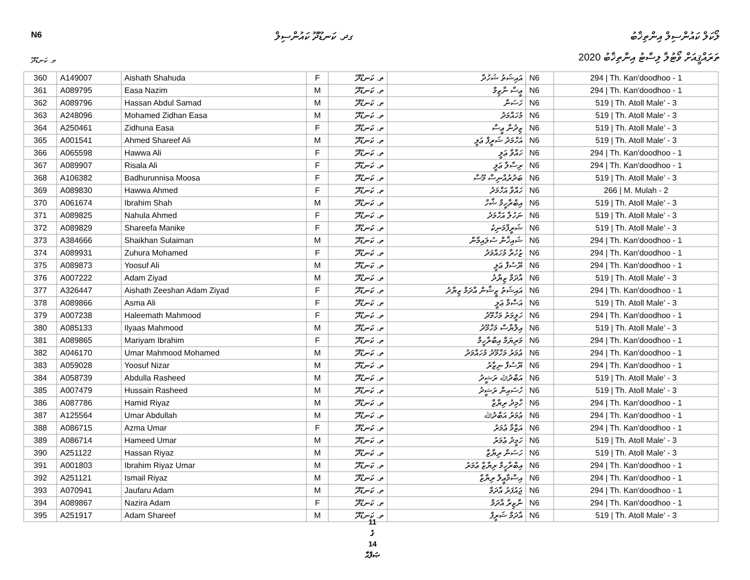N6 ގދ. ކަނޑޫދޫ ކައުންސިލް ލޯކަލް ކައުންސިލް އިންތިޚާބު
ތަރައްޤީއަށް ވޯޓުލާ ލިސްޓު އިންތިޚާބު 2020
ތ. ކަނޑޫދޫ
| 360 | A149007 | Aishath Shahuda | F | ތ. ކަނޑޫދޫ | އައިޝަތު ޝަހުދާ | N6 | 294 / Th. Kan'doodhoo - 1 |
| 361 | A089795 | Easa Nazim | M | ތ. ކަނޑޫދޫ | ޢީސާ ނާޒިމް | N6 | 294 / Th. Kan'doodhoo - 1 |
| 362 | A089796 | Hassan Abdul Samad | M | ތ. ކަނޑޫދޫ | ހަސަން | N6 | 519 / Th. Atoll Male' - 3 |
| 363 | A248096 | Mohamed Zidhan Easa | M | ތ. ކަނޑޫދޫ | މުހައްމަދު | N6 | 519 / Th. Atoll Male' - 3 |
| 364 | A250461 | Zidhuna Easa | F | ތ. ކަނޑޫދޫ | ޒިދުނާ ޢީސާ | N6 | 519 / Th. Atoll Male' - 3 |
| 365 | A001541 | Ahmed Shareef Ali | M | ތ. ކަނޑޫދޫ | އަހްމަދު ޝަރީފް ޢަލީ | N6 | 519 / Th. Atoll Male' - 3 |
| 366 | A065598 | Hawwa Ali | F | ތ. ކަނޑޫދޫ | ހައްވާ ޢަލީ | N6 | 294 / Th. Kan'doodhoo - 1 |
| 367 | A089907 | Risala Ali | F | ތ. ކަނޑޫދޫ | ރިސާލާ ޢަލީ | N6 | 294 / Th. Kan'doodhoo - 1 |
| 368 | A106382 | Badhurunnisa Moosa | F | ތ. ކަނޑޫދޫ | ބަދުރުއްނިސާ މޫސާ | N6 | 519 / Th. Atoll Male' - 3 |
| 369 | A089830 | Hawwa Ahmed | F | ތ. ކަނޑޫދޫ | ހައްވާ އަހްމަދު | N6 | 266 / M. Mulah - 2 |
| 370 | A061674 | Ibrahim Shah | M | ތ. ކަނޑޫދޫ | އިބްރާހީމް ޝާހް | N6 | 519 / Th. Atoll Male' - 3 |
| 371 | A089825 | Nahula Ahmed | F | ތ. ކަނޑޫދޫ | ނަހުލާ އަހްމަދު | N6 | 519 / Th. Atoll Male' - 3 |
| 372 | A089829 | Shareefa Manike | F | ތ. ކަނޑޫދޫ | ޝަރީފާމަނިކެ | N6 | 519 / Th. Atoll Male' - 3 |
| 373 | A384666 | Shaikhan Sulaiman | M | ތ. ކަނޑޫދޫ | ޝައިޚާން ސުލައިމާން | N6 | 294 / Th. Kan'doodhoo - 1 |
| 374 | A089931 | Zuhura Mohamed | F | ތ. ކަނޑޫދޫ | ޒުހުރާ މުހައްމަދު | N6 | 294 / Th. Kan'doodhoo - 1 |
| 375 | A089873 | Yoosuf Ali | M | ތ. ކަނޑޫދޫ | ޔޫސުފް ޢަލީ | N6 | 294 / Th. Kan'doodhoo - 1 |
| 376 | A007222 | Adam Ziyad | M | ތ. ކަނޑޫދޫ | އާދަމް ޒިޔާދު | N6 | 519 / Th. Atoll Male' - 3 |
| 377 | A326447 | Aishath Zeeshan Adam Ziyad | F | ތ. ކަނޑޫދޫ | އައިޝަތު ޒީޝާން އާދަމް ޒިޔާދު | N6 | 294 / Th. Kan'doodhoo - 1 |
| 378 | A089866 | Asma Ali | F | ތ. ކަނޑޫދޫ | އަސްމާ ޢަލީ | N6 | 519 / Th. Atoll Male' - 3 |
| 379 | A007238 | Haleemath Mahmood | F | ތ. ކަނޑޫދޫ | ހަލީމަތު މަހްމޫދު | N6 | 294 / Th. Kan'doodhoo - 1 |
| 380 | A085133 | Ilyaas Mahmood | M | ތ. ކަނޑޫދޫ | އިލްޔާސް މަހްމޫދު | N6 | 519 / Th. Atoll Male' - 3 |
| 381 | A089865 | Mariyam Ibrahim | F | ތ. ކަނޑޫދޫ | މަރިޔަމް އިބްރާހީމް | N6 | 294 / Th. Kan'doodhoo - 1 |
| 382 | A046170 | Umar Mahmood Mohamed | M | ތ. ކަނޑޫދޫ | ޢުމަރު މަހްމޫދު މުހައްމަދު | N6 | 294 / Th. Kan'doodhoo - 1 |
| 383 | A059028 | Yoosuf Nizar | M | ތ. ކަނޑޫދޫ | ޔޫސުފް ނިޒާރު | N6 | 294 / Th. Kan'doodhoo - 1 |
| 384 | A058739 | Abdulla Rasheed | M | ތ. ކަނޑޫދޫ | އަބްދުﷲ ރަޝީދު | N6 | 519 / Th. Atoll Male' - 3 |
| 385 | A007479 | Hussain Rasheed | M | ތ. ކަނޑޫދޫ | ހުސައިން ރަޝީދު | N6 | 519 / Th. Atoll Male' - 3 |
| 386 | A087786 | Hamid Riyaz | M | ތ. ކަނޑޫދޫ | ހާމިދު ރިޔާޒް | N6 | 294 / Th. Kan'doodhoo - 1 |
| 387 | A125564 | Umar Abdullah | M | ތ. ކަނޑޫދޫ | ޢުމަރު އަބްދުﷲ | N6 | 294 / Th. Kan'doodhoo - 1 |
| 388 | A086715 | Azma Umar | F | ތ. ކަނޑޫދޫ | އަޒްމާ ޢުމަރު | N6 | 294 / Th. Kan'doodhoo - 1 |
| 389 | A086714 | Hameed Umar | M | ތ. ކަނޑޫދޫ | ހަމީދު ޢުމަރު | N6 | 519 / Th. Atoll Male' - 3 |
| 390 | A251122 | Hassan Riyaz | M | ތ. ކަނޑޫދޫ | ހަސަން ރިޔާޒް | N6 | 519 / Th. Atoll Male' - 3 |
| 391 | A001803 | Ibrahim Riyaz Umar | M | ތ. ކަނޑޫދޫ | އިބްރާހީމް ރިޔާޒް ޢުމަރު | N6 | 294 / Th. Kan'doodhoo - 1 |
| 392 | A251121 | Ismail Riyaz | M | ތ. ކަނޑޫދޫ | އިސްމާޢީލް ރިޔާޒް | N6 | 294 / Th. Kan'doodhoo - 1 |
| 393 | A070941 | Jaufaru Adam | M | ތ. ކަނޑޫދޫ | ޖައުފަރު އާދަމް | N6 | 294 / Th. Kan'doodhoo - 1 |
| 394 | A089867 | Nazira Adam | F | ތ. ކަނޑޫދޫ | ނާޒިރާ އާދަމް | N6 | 294 / Th. Kan'doodhoo - 1 |
| 395 | A251917 | Adam Shareef | M | ތ. ކަނޑޫދޫ | އާދަމް ޝަރީފް | N6 | 519 / Th. Atoll Male' - 3 |
11
ގެ
14
ޞަފްޙާ